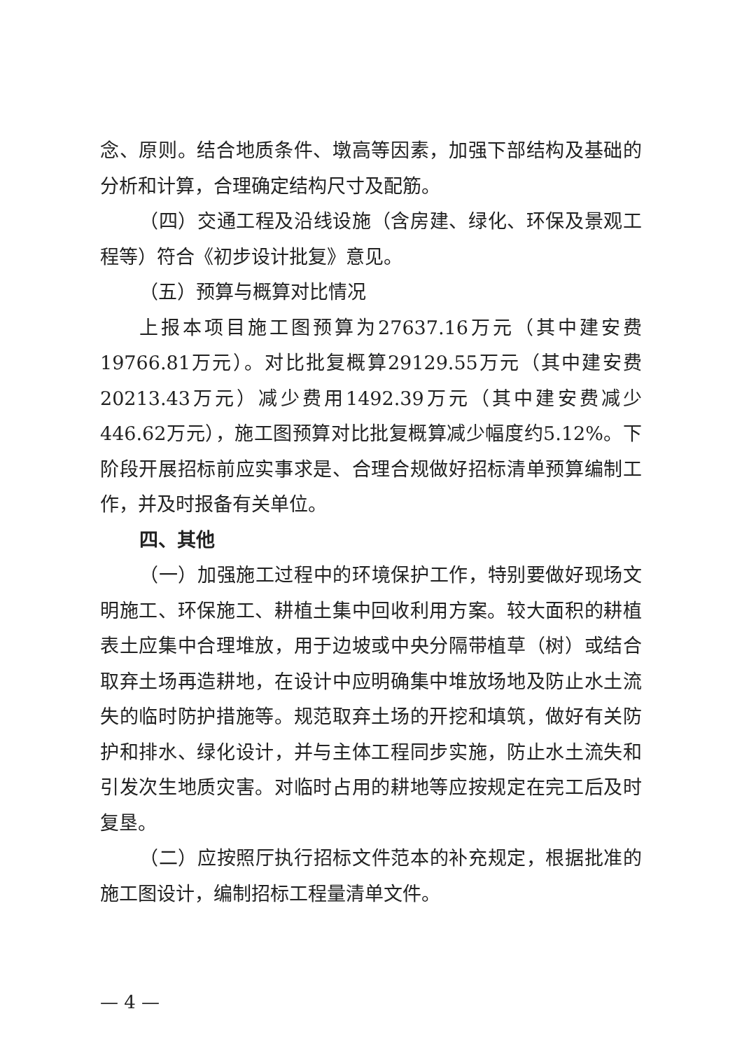念、原则。结合地质条件、墩高等因素，加强下部结构及基础的分析和计算，合理确定结构尺寸及配筋。
（四）交通工程及沿线设施（含房建、绿化、环保及景观工程等）符合《初步设计批复》意见。
（五）预算与概算对比情况
上报本项目施工图预算为27637.16万元（其中建安费19766.81万元）。对比批复概算29129.55万元（其中建安费20213.43万元）减少费用1492.39万元（其中建安费减少446.62万元），施工图预算对比批复概算减少幅度约5.12%。下阶段开展招标前应实事求是、合理合规做好招标清单预算编制工作，并及时报备有关单位。
四、其他
（一）加强施工过程中的环境保护工作，特别要做好现场文明施工、环保施工、耕植土集中回收利用方案。较大面积的耕植表土应集中合理堆放，用于边坡或中央分隔带植草（树）或结合取弃土场再造耕地，在设计中应明确集中堆放场地及防止水土流失的临时防护措施等。规范取弃土场的开挖和填筑，做好有关防护和排水、绿化设计，并与主体工程同步实施，防止水土流失和引发次生地质灾害。对临时占用的耕地等应按规定在完工后及时复垦。
（二）应按照厅执行招标文件范本的补充规定，根据批准的施工图设计，编制招标工程量清单文件。
— 4 —